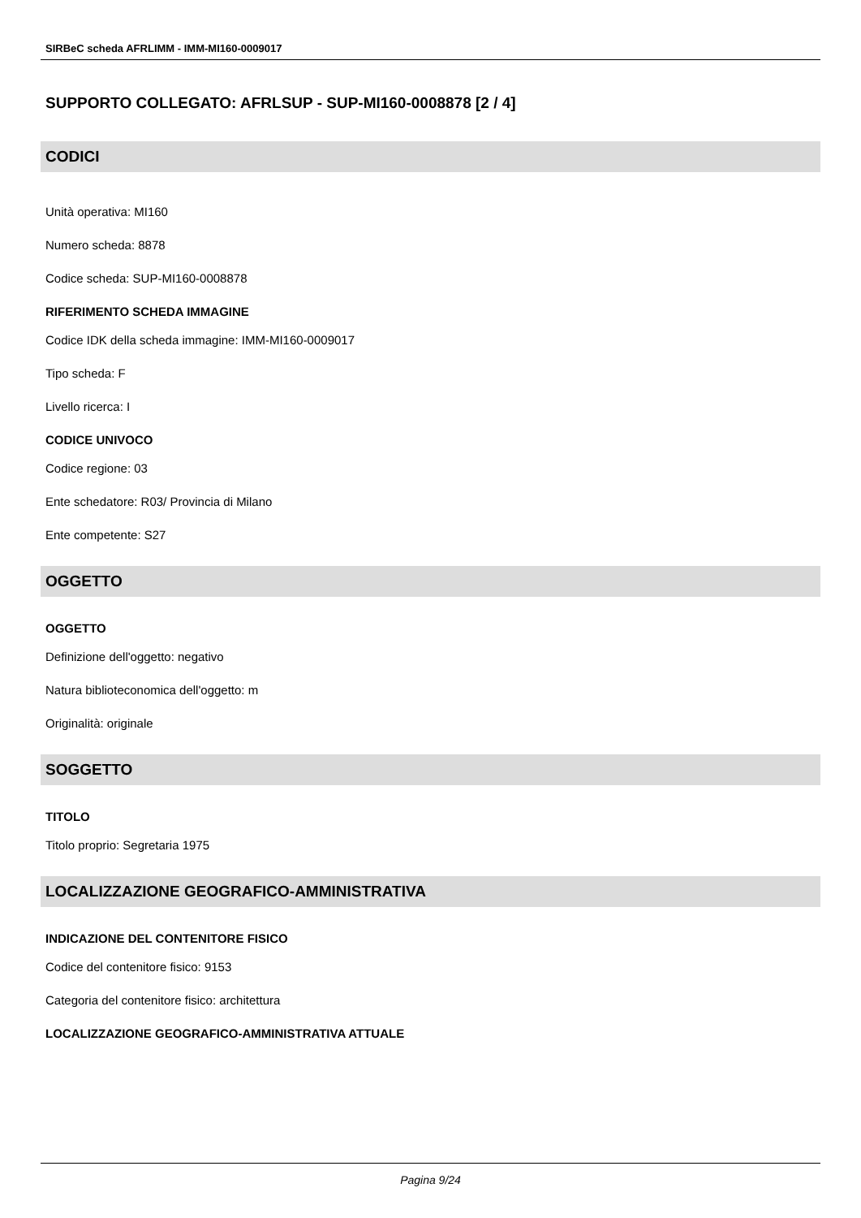SIRBeC scheda AFRLIMM - IMM-MI160-0009017
SUPPORTO COLLEGATO: AFRLSUP - SUP-MI160-0008878 [2 / 4]
CODICI
Unità operativa: MI160
Numero scheda: 8878
Codice scheda: SUP-MI160-0008878
RIFERIMENTO SCHEDA IMMAGINE
Codice IDK della scheda immagine: IMM-MI160-0009017
Tipo scheda: F
Livello ricerca: I
CODICE UNIVOCO
Codice regione: 03
Ente schedatore: R03/ Provincia di Milano
Ente competente: S27
OGGETTO
OGGETTO
Definizione dell'oggetto: negativo
Natura biblioteconomica dell'oggetto: m
Originalità: originale
SOGGETTO
TITOLO
Titolo proprio: Segretaria 1975
LOCALIZZAZIONE GEOGRAFICO-AMMINISTRATIVA
INDICAZIONE DEL CONTENITORE FISICO
Codice del contenitore fisico: 9153
Categoria del contenitore fisico: architettura
LOCALIZZAZIONE GEOGRAFICO-AMMINISTRATIVA ATTUALE
Pagina 9/24